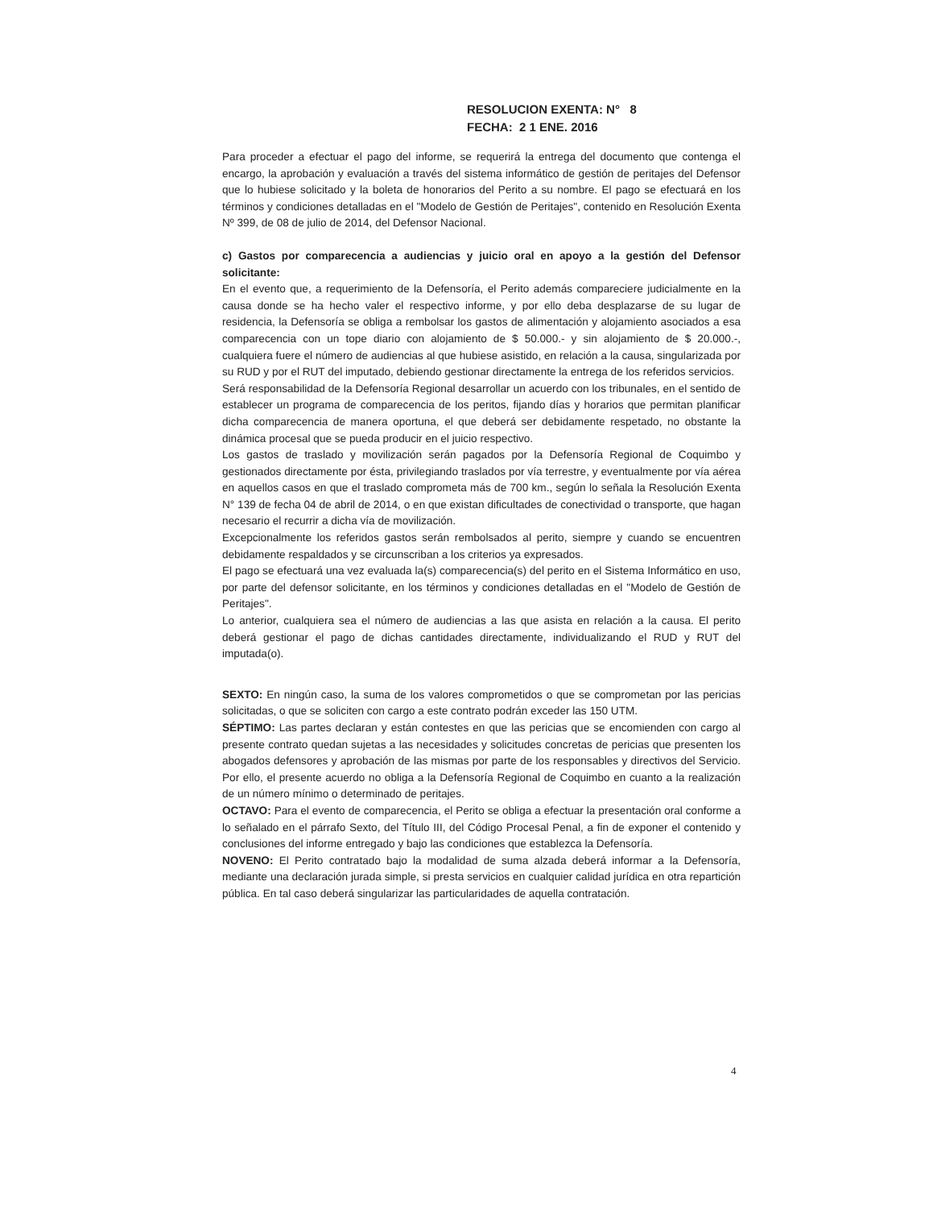RESOLUCION EXENTA: N° 8
FECHA: 2 1 ENE. 2016
Para proceder a efectuar el pago del informe, se requerirá la entrega del documento que contenga el encargo, la aprobación y evaluación a través del sistema informático de gestión de peritajes del Defensor que lo hubiese solicitado y la boleta de honorarios del Perito a su nombre. El pago se efectuará en los términos y condiciones detalladas en el "Modelo de Gestión de Peritajes", contenido en Resolución Exenta Nº 399, de 08 de julio de 2014, del Defensor Nacional.
c) Gastos por comparecencia a audiencias y juicio oral en apoyo a la gestión del Defensor solicitante:
En el evento que, a requerimiento de la Defensoría, el Perito además compareciere judicialmente en la causa donde se ha hecho valer el respectivo informe, y por ello deba desplazarse de su lugar de residencia, la Defensoría se obliga a rembolsar los gastos de alimentación y alojamiento asociados a esa comparecencia con un tope diario con alojamiento de $ 50.000.- y sin alojamiento de $ 20.000.-, cualquiera fuere el número de audiencias al que hubiese asistido, en relación a la causa, singularizada por su RUD y por el RUT del imputado, debiendo gestionar directamente la entrega de los referidos servicios.
Será responsabilidad de la Defensoría Regional desarrollar un acuerdo con los tribunales, en el sentido de establecer un programa de comparecencia de los peritos, fijando días y horarios que permitan planificar dicha comparecencia de manera oportuna, el que deberá ser debidamente respetado, no obstante la dinámica procesal que se pueda producir en el juicio respectivo.
Los gastos de traslado y movilización serán pagados por la Defensoría Regional de Coquimbo y gestionados directamente por ésta, privilegiando traslados por vía terrestre, y eventualmente por vía aérea en aquellos casos en que el traslado comprometa más de 700 km., según lo señala la Resolución Exenta N° 139 de fecha 04 de abril de 2014, o en que existan dificultades de conectividad o transporte, que hagan necesario el recurrir a dicha vía de movilización.
Excepcionalmente los referidos gastos serán rembolsados al perito, siempre y cuando se encuentren debidamente respaldados y se circunscriban a los criterios ya expresados.
El pago se efectuará una vez evaluada la(s) comparecencia(s) del perito en el Sistema Informático en uso, por parte del defensor solicitante, en los términos y condiciones detalladas en el "Modelo de Gestión de Peritajes".
Lo anterior, cualquiera sea el número de audiencias a las que asista en relación a la causa. El perito deberá gestionar el pago de dichas cantidades directamente, individualizando el RUD y RUT del imputada(o).
SEXTO: En ningún caso, la suma de los valores comprometidos o que se comprometan por las pericias solicitadas, o que se soliciten con cargo a este contrato podrán exceder las 150 UTM.
SÉPTIMO: Las partes declaran y están contestes en que las pericias que se encomienden con cargo al presente contrato quedan sujetas a las necesidades y solicitudes concretas de pericias que presenten los abogados defensores y aprobación de las mismas por parte de los responsables y directivos del Servicio. Por ello, el presente acuerdo no obliga a la Defensoría Regional de Coquimbo en cuanto a la realización de un número mínimo o determinado de peritajes.
OCTAVO: Para el evento de comparecencia, el Perito se obliga a efectuar la presentación oral conforme a lo señalado en el párrafo Sexto, del Título III, del Código Procesal Penal, a fin de exponer el contenido y conclusiones del informe entregado y bajo las condiciones que establezca la Defensoría.
NOVENO: El Perito contratado bajo la modalidad de suma alzada deberá informar a la Defensoría, mediante una declaración jurada simple, si presta servicios en cualquier calidad jurídica en otra repartición pública. En tal caso deberá singularizar las particularidades de aquella contratación.
4